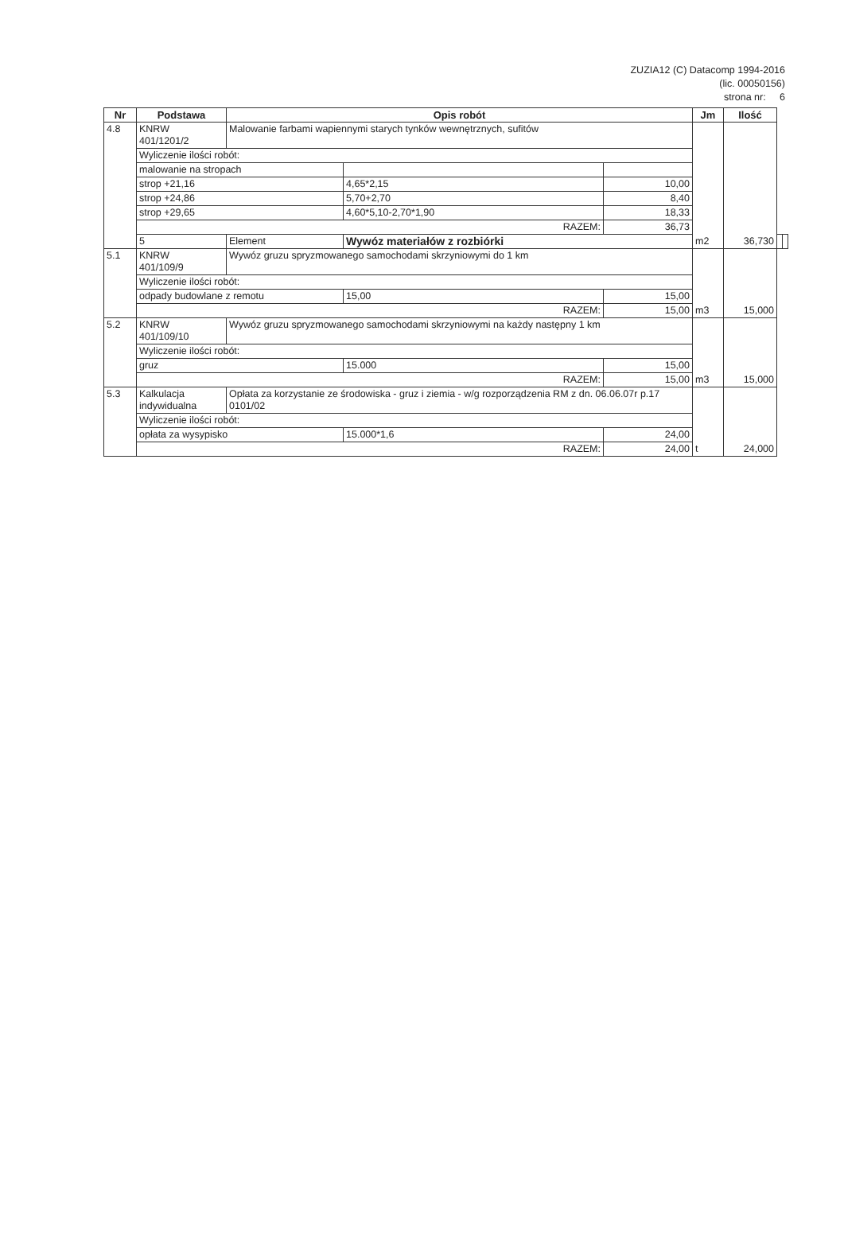ZUZIA12 (C) Datacomp 1994-2016
(lic. 00050156)
strona nr: 6
| Nr | Podstawa | Opis robót | | | Jm | Ilość | | |
| --- | --- | --- | --- | --- | --- | --- | --- | --- |
| 4.8 | KNRW 401/1201/2 | Malowanie farbami wapiennymi starych tynków wewnętrznych, sufitów | | | m2 | 36,730 | | |
| | Wyliczenie ilości robót: | | | | | | | |
| | malowanie na stropach | | | | | | | |
| | strop +21,16 | | 4,65*2,15 | 10,00 | | | | |
| | strop +24,86 | | 5,70+2,70 | 8,40 | | | | |
| | strop +29,65 | | 4,60*5,10-2,70*1,90 | 18,33 | | | | |
| | RAZEM: | | | 36,73 | | | | |
| | 5 | Element | Wywóz materiałów z rozbiórki | | | | | |
| 5.1 | KNRW 401/109/9 | Wywóz gruzu spryzmowanego samochodami skrzyniowymi do 1 km | | | m3 | 15,000 | | |
| | Wyliczenie ilości robót: | | | | | | | |
| | odpady budowlane z remotu | | 15,00 | 15,00 | | | | |
| | RAZEM: | | | 15,00 | | | | |
| 5.2 | KNRW 401/109/10 | Wywóz gruzu spryzmowanego samochodami skrzyniowymi na każdy następny 1 km | | | m3 | 15,000 | | |
| | Wyliczenie ilości robót: | | | | | | | |
| | gruz | | 15.000 | 15,00 | | | | |
| | RAZEM: | | | 15,00 | | | | |
| 5.3 | Kalkulacja indywidualna | Opłata za korzystanie ze środowiska - gruz i ziemia - w/g rozporządzenia RM z dn. 06.06.07r p.17 0101/02 | | | t | 24,000 | | |
| | Wyliczenie ilości robót: | | | | | | | |
| | opłata za wysypisko | | 15.000*1,6 | 24,00 | | | | |
| | RAZEM: | | | 24,00 | | | | |